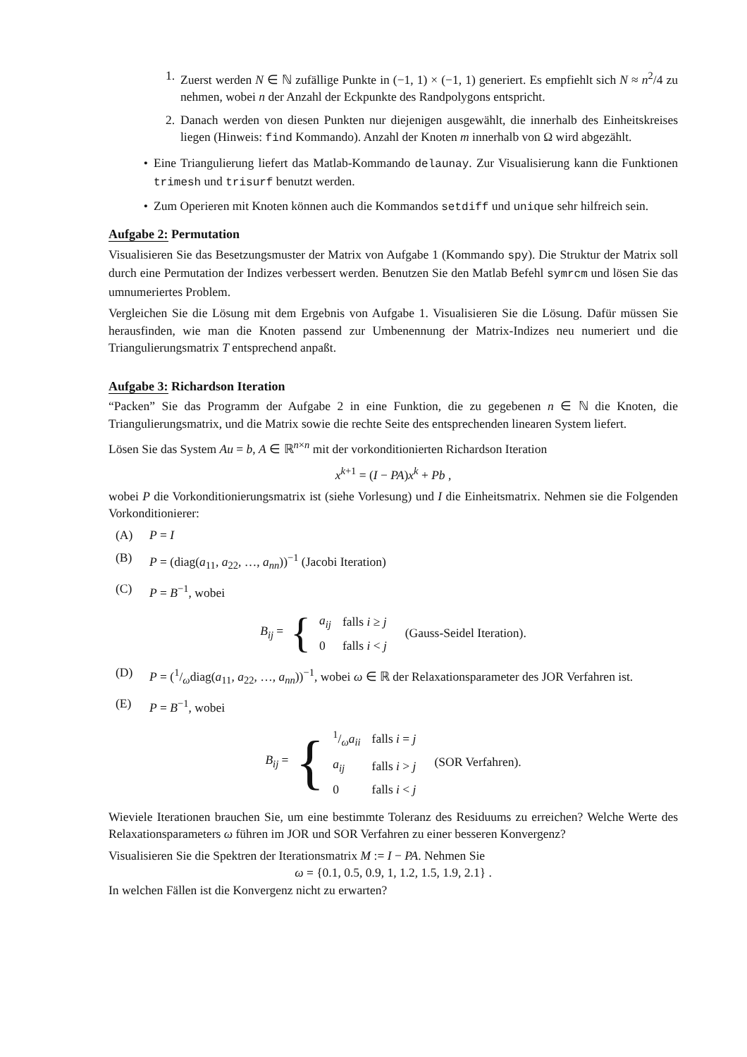1. Zuerst werden N ∈ ℕ zufällige Punkte in (−1, 1) × (−1, 1) generiert. Es empfiehlt sich N ≈ n<sup>2</sup>/4 zu nehmen, wobei n der Anzahl der Eckpunkte des Randpolygons entspricht.
2. Danach werden von diesen Punkten nur diejenigen ausgewählt, die innerhalb des Einheitskreises liegen (Hinweis: find Kommando). Anzahl der Knoten m innerhalb von Ω wird abgezählt.
• Eine Triangulierung liefert das Matlab-Kommando delaunay. Zur Visualisierung kann die Funktionen trimesh und trisurf benutzt werden.
• Zum Operieren mit Knoten können auch die Kommandos setdiff und unique sehr hilfreich sein.
Aufgabe 2: Permutation
Visualisieren Sie das Besetzungsmuster der Matrix von Aufgabe 1 (Kommando spy). Die Struktur der Matrix soll durch eine Permutation der Indizes verbessert werden. Benutzen Sie den Matlab Befehl symrcm und lösen Sie das umnumeriertes Problem.
Vergleichen Sie die Lösung mit dem Ergebnis von Aufgabe 1. Visualisieren Sie die Lösung. Dafür müssen Sie herausfinden, wie man die Knoten passend zur Umbenennung der Matrix-Indizes neu numeriert und die Triangulierungsmatrix T entsprechend anpaßt.
Aufgabe 3: Richardson Iteration
“Packen” Sie das Programm der Aufgabe 2 in eine Funktion, die zu gegebenen n ∈ ℕ die Knoten, die Triangulierungsmatrix, und die Matrix sowie die rechte Seite des entsprechenden linearen System liefert.
Lösen Sie das System Au = b, A ∈ ℝ<sup>n×n</sup> mit der vorkonditionierten Richardson Iteration
x<sup>k+1</sup> = (I − PA)x<sup>k</sup> + Pb ,
wobei P die Vorkonditionierungsmatrix ist (siehe Vorlesung) und I die Einheitsmatrix. Nehmen sie die Folgenden Vorkonditionierer:
(A) P = I
(B) P = (diag(a<sub>11</sub>, a<sub>22</sub>, …, a<sub>nn</sub>))<sup>−1</sup> (Jacobi Iteration)
(C) P = B<sup>−1</sup>, wobei
B<sub>ij</sub> = {
| a<sub>ij</sub> | falls i ≥ j |
| 0 | falls i < j |
(Gauss-Seidel Iteration).
(D) P = (1/ωdiag(a<sub>11</sub>, a<sub>22</sub>, …, a<sub>nn</sub>))<sup>−1</sup>, wobei ω ∈ ℝ der Relaxationsparameter des JOR Verfahren ist.
(E) P = B<sup>−1</sup>, wobei
B<sub>ij</sub> = {
| 1/ω a<sub>ii</sub> | falls i = j |
| a<sub>ij</sub> | falls i > j |
| 0 | falls i < j |
(SOR Verfahren).
Wieviele Iterationen brauchen Sie, um eine bestimmte Toleranz des Residuums zu erreichen? Welche Werte des Relaxationsparameters ω führen im JOR und SOR Verfahren zu einer besseren Konvergenz?
Visualisieren Sie die Spektren der Iterationsmatrix M := I − PA. Nehmen Sie
ω = {0.1, 0.5, 0.9, 1, 1.2, 1.5, 1.9, 2.1} .
In welchen Fällen ist die Konvergenz nicht zu erwarten?